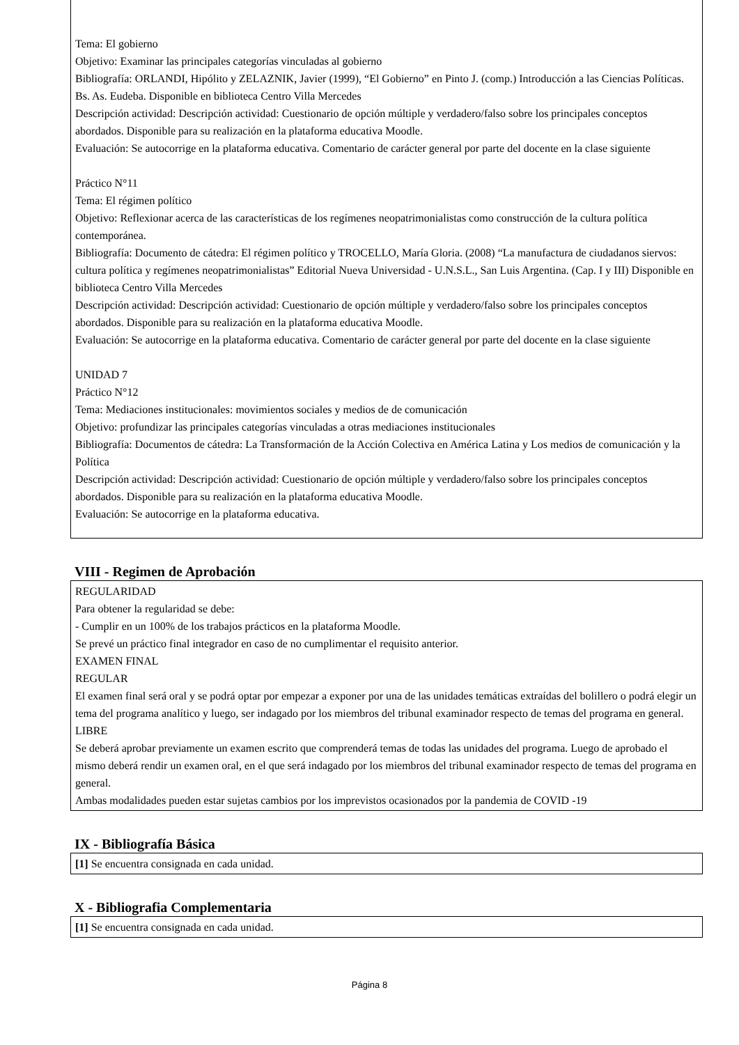Tema: El gobierno
Objetivo: Examinar las principales categorías vinculadas al gobierno
Bibliografía: ORLANDI, Hipólito y ZELAZNIK, Javier (1999), “El Gobierno” en Pinto J. (comp.) Introducción a las Ciencias Políticas. Bs. As. Eudeba. Disponible en biblioteca Centro Villa Mercedes
Descripción actividad: Descripción actividad: Cuestionario de opción múltiple y verdadero/falso sobre los principales conceptos abordados. Disponible para su realización en la plataforma educativa Moodle.
Evaluación: Se autocorrige en la plataforma educativa. Comentario de carácter general por parte del docente en la clase siguiente
Práctico N°11
Tema: El régimen político
Objetivo: Reflexionar acerca de las características de los regímenes neopatrimonialistas como construcción de la cultura política contemporánea.
Bibliografía: Documento de cátedra: El régimen político y TROCELLO, María Gloria. (2008) “La manufactura de ciudadanos siervos: cultura política y regímenes neopatrimonialistas” Editorial Nueva Universidad - U.N.S.L., San Luis Argentina. (Cap. I y III) Disponible en biblioteca Centro Villa Mercedes
Descripción actividad: Descripción actividad: Cuestionario de opción múltiple y verdadero/falso sobre los principales conceptos abordados. Disponible para su realización en la plataforma educativa Moodle.
Evaluación: Se autocorrige en la plataforma educativa. Comentario de carácter general por parte del docente en la clase siguiente
UNIDAD 7
Práctico N°12
Tema: Mediaciones institucionales: movimientos sociales y medios de de comunicación
Objetivo: profundizar las principales categorías vinculadas a otras mediaciones institucionales
Bibliografía: Documentos de cátedra: La Transformación de la Acción Colectiva en América Latina y Los medios de comunicación y la Política
Descripción actividad: Descripción actividad: Cuestionario de opción múltiple y verdadero/falso sobre los principales conceptos abordados. Disponible para su realización en la plataforma educativa Moodle.
Evaluación: Se autocorrige en la plataforma educativa.
VIII - Regimen de Aprobación
REGULARIDAD
Para obtener la regularidad se debe:
- Cumplir en un 100% de los trabajos prácticos en la plataforma Moodle.
Se prevé un práctico final integrador en caso de no cumplimentar el requisito anterior.
EXAMEN FINAL
REGULAR
El examen final será oral y se podrá optar por empezar a exponer por una de las unidades temáticas extraídas del bolillero o podrá elegir un tema del programa analítico y luego, ser indagado por los miembros del tribunal examinador respecto de temas del programa en general.
LIBRE
Se deberá aprobar previamente un examen escrito que comprenderá temas de todas las unidades del programa. Luego de aprobado el mismo deberá rendir un examen oral, en el que será indagado por los miembros del tribunal examinador respecto de temas del programa en general.
Ambas modalidades pueden estar sujetas cambios por los imprevistos ocasionados por la pandemia de COVID -19
IX - Bibliografía Básica
[1] Se encuentra consignada en cada unidad.
X - Bibliografia Complementaria
[1] Se encuentra consignada en cada unidad.
Página 8